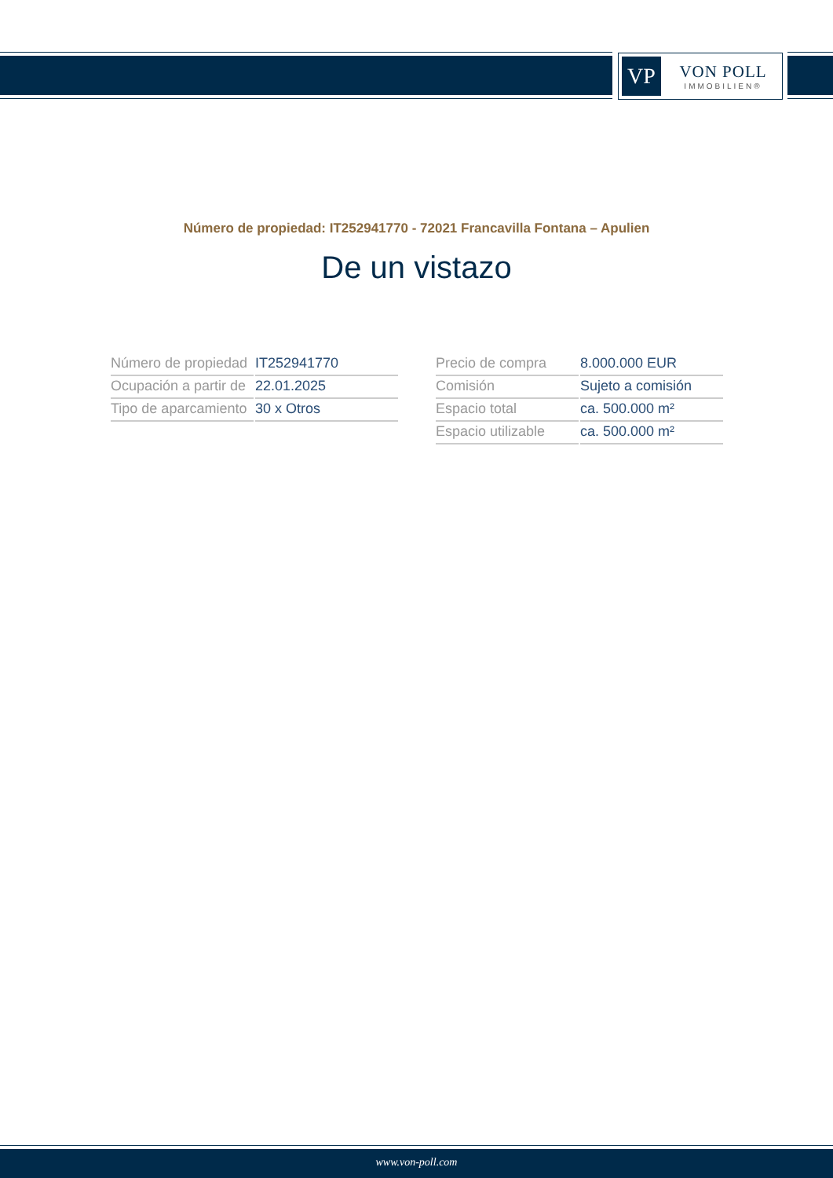VP
VON POLL
IMMOBILIEN®
Número de propiedad: IT252941770 - 72021 Francavilla Fontana – Apulien
De un vistazo
| Número de propiedad | IT252941770 |
| Ocupación a partir de | 22.01.2025 |
| Tipo de aparcamiento | 30 x Otros |
| Precio de compra | 8.000.000 EUR |
| Comisión | Sujeto a comisión |
| Espacio total | ca. 500.000 m² |
| Espacio utilizable | ca. 500.000 m² |
www.von-poll.com